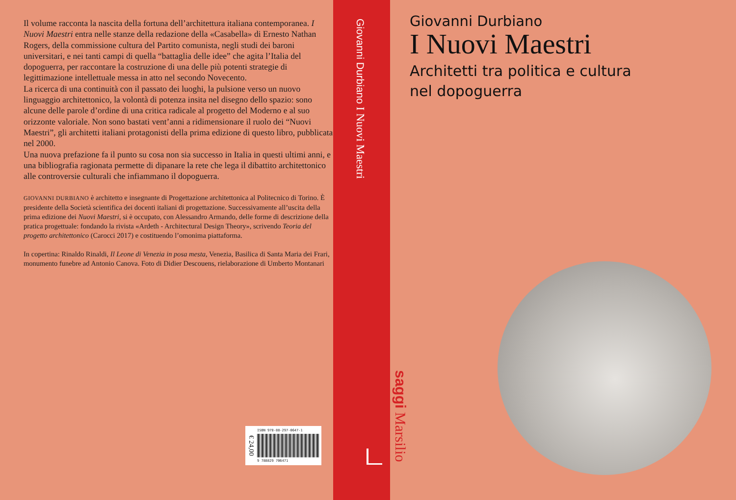Il volume racconta la nascita della fortuna dell’architettura italiana contemporanea. I Nuovi Maestri entra nelle stanze della redazione della «Casabella» di Ernesto Nathan Rogers, della commissione cultura del Partito comunista, negli studi dei baroni universitari, e nei tanti campi di quella “battaglia delle idee” che agita l’Italia del dopoguerra, per raccontare la costruzione di una delle più potenti strategie di legittimazione intellettuale messa in atto nel secondo Novecento.
La ricerca di una continuità con il passato dei luoghi, la pulsione verso un nuovo linguaggio architettonico, la volontà di potenza insita nel disegno dello spazio: sono alcune delle parole d’ordine di una critica radicale al progetto del Moderno e al suo orizzonte valoriale. Non sono bastati vent’anni a ridimensionare il ruolo dei “Nuovi Maestri”, gli architetti italiani protagonisti della prima edizione di questo libro, pubblicata nel 2000.
Una nuova prefazione fa il punto su cosa non sia successo in Italia in questi ultimi anni, e una bibliografia ragionata permette di dipanare la rete che lega il dibattito architettonico alle controversie culturali che infiammano il dopoguerra.
GIOVANNI DURBIANO è architetto e insegnante di Progettazione architettonica al Politecnico di Torino. È presidente della Società scientifica dei docenti italiani di progettazione. Successivamente all’uscita della prima edizione dei Nuovi Maestri, si è occupato, con Alessandro Armando, delle forme di descrizione della pratica progettuale: fondando la rivista «Ardeth - Architectural Design Theory», scrivendo Teoria del progetto architettonico (Carocci 2017) e costituendo l’omonima piattaforma.
In copertina: Rinaldo Rinaldi, Il Leone di Venezia in posa mesta, Venezia, Basilica di Santa Maria dei Frari, monumento funebre ad Antonio Canova. Foto di Didier Descouens, rielaborazione di Umberto Montanari
€ 24,00
ISBN 978-88-297-0647-1
9 788829 706471
Giovanni Durbiano I Nuovi Maestri
Giovanni Durbiano
I Nuovi Maestri
Architetti tra politica e cultura
nel dopoguerra
saggi Marsilio